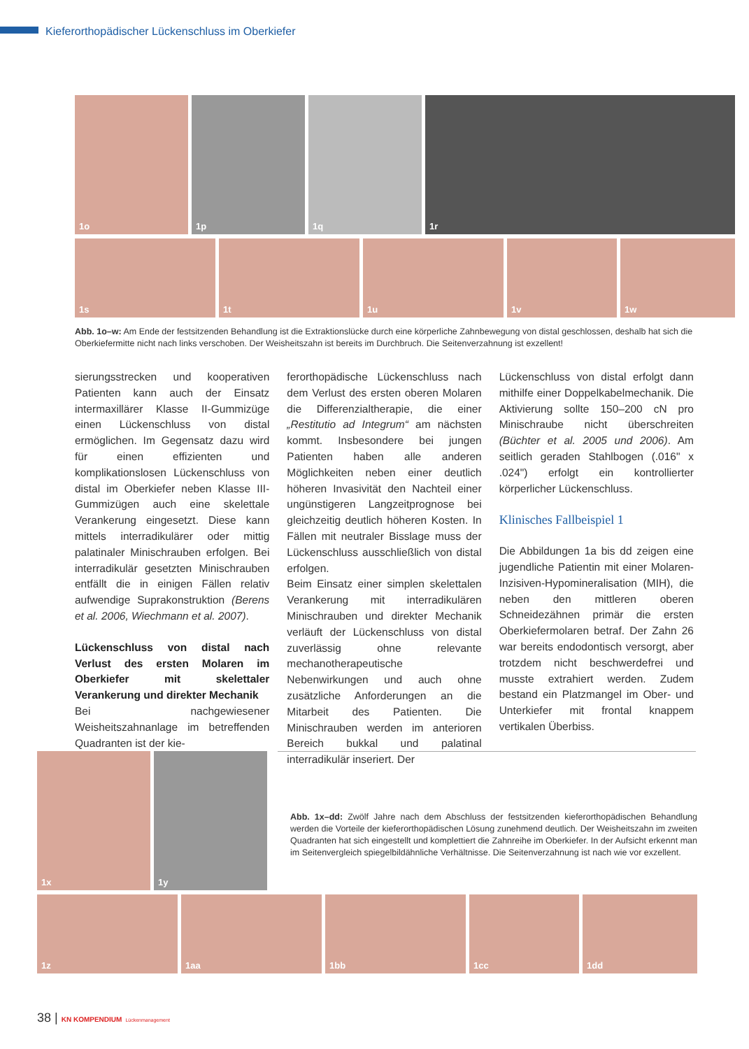Kieferorthopädischer Lückenschluss im Oberkiefer
1o
1p
1q
1r
1s
1t
1u
1v
1w
Abb. 1o–w: Am Ende der festsitzenden Behandlung ist die Extraktionslücke durch eine körperliche Zahnbewegung von distal geschlossen, deshalb hat sich die Oberkiefermitte nicht nach links verschoben. Der Weisheitszahn ist bereits im Durchbruch. Die Seitenverzahnung ist exzellent!
sierungsstrecken und kooperativen Patienten kann auch der Einsatz intermaxillärer Klasse II-Gummizüge einen Lückenschluss von distal ermöglichen. Im Gegensatz dazu wird für einen effizienten und komplikationslosen Lückenschluss von distal im Oberkiefer neben Klasse III-Gummizügen auch eine skelettale Verankerung eingesetzt. Diese kann mittels interradikulärer oder mittig palatinaler Minischrauben erfolgen. Bei interradikulär gesetzten Minischrauben entfällt die in einigen Fällen relativ aufwendige Suprakonstruktion (Berens et al. 2006, Wiechmann et al. 2007).
Lückenschluss von distal nach Verlust des ersten Molaren im Oberkiefer mit skelettaler Verankerung und direkter Mechanik
Bei nachgewiesener Weisheitszahnanlage im betreffenden Quadranten ist der kie-
ferorthopädische Lückenschluss nach dem Verlust des ersten oberen Molaren die Differenzialtherapie, die einer „Restitutio ad Integrum“ am nächsten kommt. Insbesondere bei jungen Patienten haben alle anderen Möglichkeiten neben einer deutlich höheren Invasivität den Nachteil einer ungünstigeren Langzeitprognose bei gleichzeitig deutlich höheren Kosten. In Fällen mit neutraler Bisslage muss der Lückenschluss ausschließlich von distal erfolgen.
Beim Einsatz einer simplen skelettalen Verankerung mit interradikulären Minischrauben und direkter Mechanik verläuft der Lückenschluss von distal zuverlässig ohne relevante mechanotherapeutische Nebenwirkungen und auch ohne zusätzliche Anforderungen an die Mitarbeit des Patienten. Die Minischrauben werden im anterioren Bereich bukkal und palatinal interradikulär inseriert. Der
Lückenschluss von distal erfolgt dann mithilfe einer Doppelkabelmechanik. Die Aktivierung sollte 150–200 cN pro Minischraube nicht überschreiten (Büchter et al. 2005 und 2006). Am seitlich geraden Stahlbogen (.016" x .024") erfolgt ein kontrollierter körperlicher Lückenschluss.
Klinisches Fallbeispiel 1
Die Abbildungen 1a bis dd zeigen eine jugendliche Patientin mit einer Molaren-Inzisiven-Hypomineralisation (MIH), die neben den mittleren oberen Schneidezähnen primär die ersten Oberkiefermolaren betraf. Der Zahn 26 war bereits endodontisch versorgt, aber trotzdem nicht beschwerdefrei und musste extrahiert werden. Zudem bestand ein Platzmangel im Ober- und Unterkiefer mit frontal knappem vertikalen Überbiss.
1x
1y
Abb. 1x–dd: Zwölf Jahre nach dem Abschluss der festsitzenden kieferorthopädischen Behandlung werden die Vorteile der kieferorthopädischen Lösung zunehmend deutlich. Der Weisheitszahn im zweiten Quadranten hat sich eingestellt und komplettiert die Zahnreihe im Oberkiefer. In der Aufsicht erkennt man im Seitenvergleich spiegelbildähnliche Verhältnisse. Die Seitenverzahnung ist nach wie vor exzellent.
1z
1aa
1bb
1cc
1dd
38 | KN KOMPENDIUM Lückenmanagement